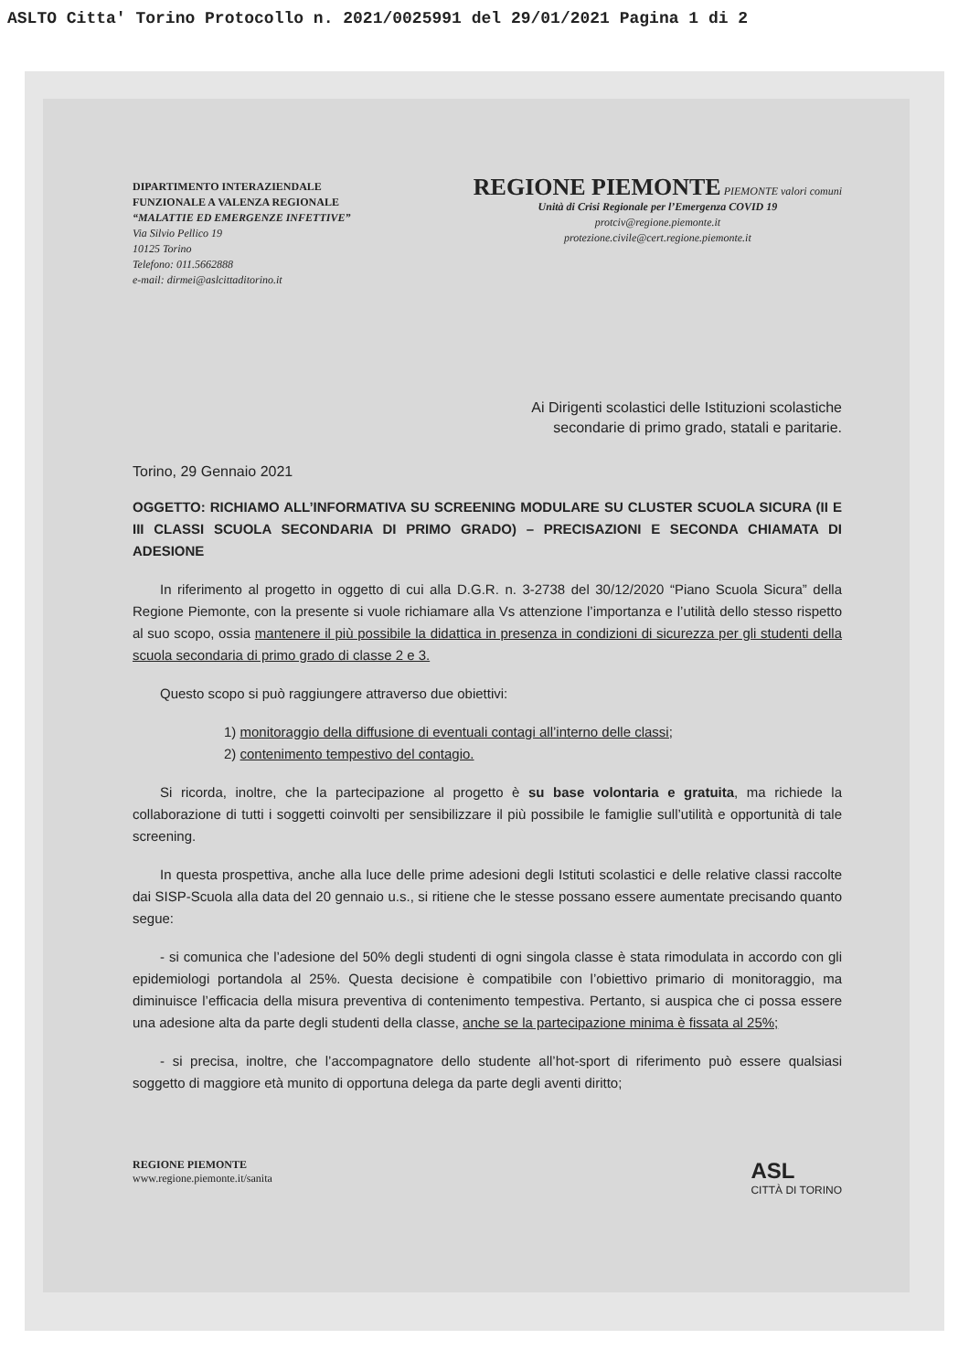ASLTO Citta' Torino Protocollo n. 2021/0025991 del 29/01/2021 Pagina 1 di 2
DIPARTIMENTO INTERAZIENDALE
FUNZIONALE A VALENZA REGIONALE
“MALATTIE ED EMERGENZE INFETTIVE”
Via Silvio Pellico 19
10125 Torino
Telefono: 011.5662888
e-mail: dirmei@aslcittaditorino.it
REGIONE PIEMONTE PIEMONTE valori comuni
Unità di Crisi Regionale per l’Emergenza COVID 19
protciv@regione.piemonte.it
protezione.civile@cert.regione.piemonte.it
Ai Dirigenti scolastici delle Istituzioni scolastiche
secondarie di primo grado, statali e paritarie.
Torino, 29 Gennaio 2021
OGGETTO: RICHIAMO ALL’INFORMATIVA SU SCREENING MODULARE SU CLUSTER SCUOLA SICURA (II E III CLASSI SCUOLA SECONDARIA DI PRIMO GRADO) – PRECISAZIONI E SECONDA CHIAMATA DI ADESIONE
In riferimento al progetto in oggetto di cui alla D.G.R. n. 3-2738 del 30/12/2020 “Piano Scuola Sicura” della Regione Piemonte, con la presente si vuole richiamare alla Vs attenzione l’importanza e l’utilità dello stesso rispetto al suo scopo, ossia mantenere il più possibile la didattica in presenza in condizioni di sicurezza per gli studenti della scuola secondaria di primo grado di classe 2 e 3.
Questo scopo si può raggiungere attraverso due obiettivi:
1) monitoraggio della diffusione di eventuali contagi all’interno delle classi;
2) contenimento tempestivo del contagio.
Si ricorda, inoltre, che la partecipazione al progetto è su base volontaria e gratuita, ma richiede la collaborazione di tutti i soggetti coinvolti per sensibilizzare il più possibile le famiglie sull’utilità e opportunità di tale screening.
In questa prospettiva, anche alla luce delle prime adesioni degli Istituti scolastici e delle relative classi raccolte dai SISP-Scuola alla data del 20 gennaio u.s., si ritiene che le stesse possano essere aumentate precisando quanto segue:
- si comunica che l’adesione del 50% degli studenti di ogni singola classe è stata rimodulata in accordo con gli epidemiologi portandola al 25%. Questa decisione è compatibile con l’obiettivo primario di monitoraggio, ma diminuisce l’efficacia della misura preventiva di contenimento tempestiva. Pertanto, si auspica che ci possa essere una adesione alta da parte degli studenti della classe, anche se la partecipazione minima è fissata al 25%;
- si precisa, inoltre, che l’accompagnatore dello studente all’hot-sport di riferimento può essere qualsiasi soggetto di maggiore età munito di opportuna delega da parte degli aventi diritto;
REGIONE PIEMONTE
www.regione.piemonte.it/sanita
ASL
CITTÀ DI TORINO